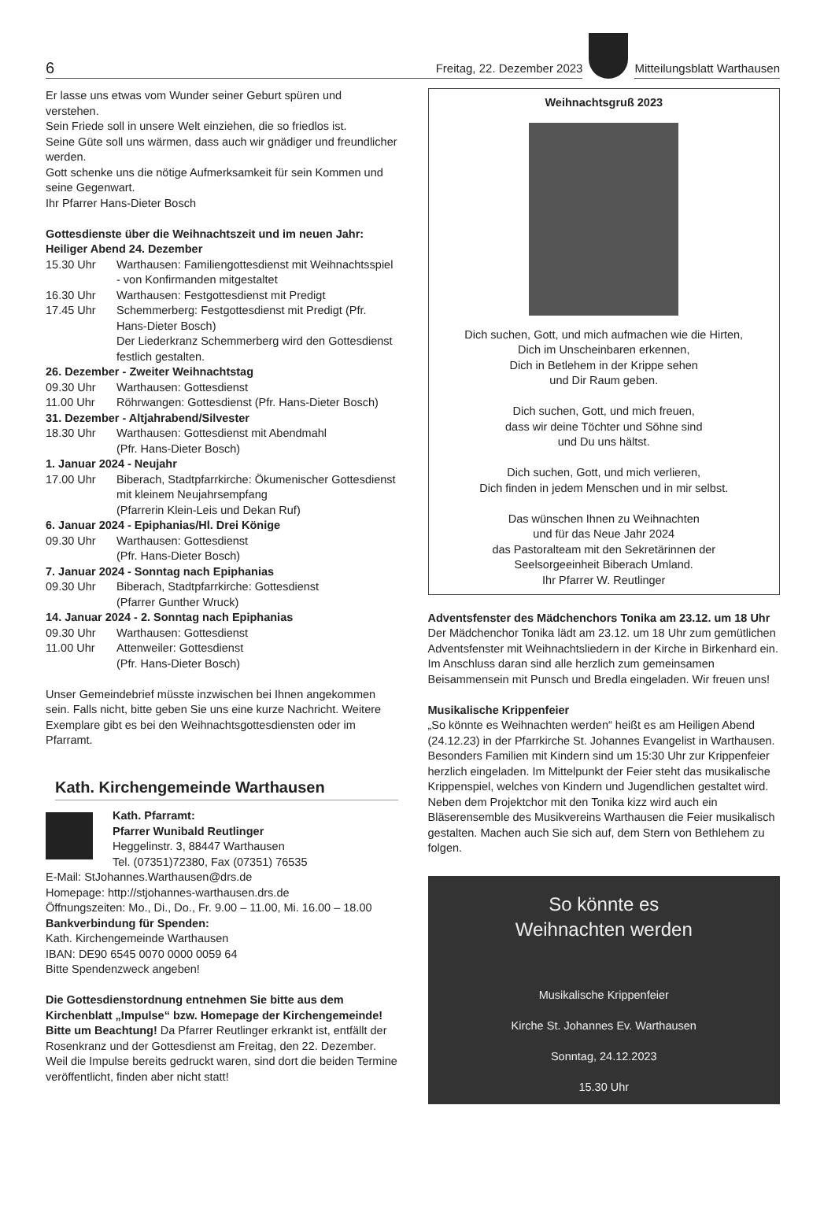6
Freitag, 22. Dezember 2023
Mitteilungsblatt Warthausen
Er lasse uns etwas vom Wunder seiner Geburt spüren und verstehen.
Sein Friede soll in unsere Welt einziehen, die so friedlos ist.
Seine Güte soll uns wärmen, dass auch wir gnädiger und freundlicher werden.
Gott schenke uns die nötige Aufmerksamkeit für sein Kommen und seine Gegenwart.
Ihr Pfarrer Hans-Dieter Bosch
Gottesdienste über die Weihnachtszeit und im neuen Jahr:
Heiliger Abend 24. Dezember
15.30 Uhr Warthausen: Familiengottesdienst mit Weihnachtsspiel - von Konfirmanden mitgestaltet
16.30 Uhr Warthausen: Festgottesdienst mit Predigt
17.45 Uhr Schemmerberg: Festgottesdienst mit Predigt (Pfr. Hans-Dieter Bosch)
Der Liederkranz Schemmerberg wird den Gottesdienst festlich gestalten.
26. Dezember - Zweiter Weihnachtstag
09.30 Uhr Warthausen: Gottesdienst
11.00 Uhr Röhrwangen: Gottesdienst (Pfr. Hans-Dieter Bosch)
31. Dezember - Altjahrabend/Silvester
18.30 Uhr Warthausen: Gottesdienst mit Abendmahl
(Pfr. Hans-Dieter Bosch)
1. Januar 2024 - Neujahr
17.00 Uhr Biberach, Stadtpfarrkirche: Ökumenischer Gottesdienst mit kleinem Neujahrsempfang
(Pfarrerin Klein-Leis und Dekan Ruf)
6. Januar 2024 - Epiphanias/Hl. Drei Könige
09.30 Uhr Warthausen: Gottesdienst
(Pfr. Hans-Dieter Bosch)
7. Januar 2024 - Sonntag nach Epiphanias
09.30 Uhr Biberach, Stadtpfarrkirche: Gottesdienst
(Pfarrer Gunther Wruck)
14. Januar 2024 - 2. Sonntag nach Epiphanias
09.30 Uhr Warthausen: Gottesdienst
11.00 Uhr Attenweiler: Gottesdienst
(Pfr. Hans-Dieter Bosch)
Unser Gemeindebrief müsste inzwischen bei Ihnen angekommen sein. Falls nicht, bitte geben Sie uns eine kurze Nachricht. Weitere Exemplare gibt es bei den Weihnachtsgottesdiensten oder im Pfarramt.
Kath. Kirchengemeinde Warthausen
Kath. Pfarramt:
Pfarrer Wunibald Reutlinger
Heggelinstr. 3, 88447 Warthausen
Tel. (07351)72380, Fax (07351) 76535
E-Mail: StJohannes.Warthausen@drs.de
Homepage: http://stjohannes-warthausen.drs.de
Öffnungszeiten: Mo., Di., Do., Fr. 9.00 – 11.00, Mi. 16.00 – 18.00
Bankverbindung für Spenden:
Kath. Kirchengemeinde Warthausen
IBAN: DE90 6545 0070 0000 0059 64
Bitte Spendenzweck angeben!
Die Gottesdienstordnung entnehmen Sie bitte aus dem Kirchenblatt „Impulse“ bzw. Homepage der Kirchengemeinde! Bitte um Beachtung! Da Pfarrer Reutlinger erkrankt ist, entfällt der Rosenkranz und der Gottesdienst am Freitag, den 22. Dezember. Weil die Impulse bereits gedruckt waren, sind dort die beiden Termine veröffentlicht, finden aber nicht statt!
Weihnachtsgruß 2023
Dich suchen, Gott, und mich aufmachen wie die Hirten,
Dich im Unscheinbaren erkennen,
Dich in Betlehem in der Krippe sehen
und Dir Raum geben.
Dich suchen, Gott, und mich freuen,
dass wir deine Töchter und Söhne sind
und Du uns hältst.
Dich suchen, Gott, und mich verlieren,
Dich finden in jedem Menschen und in mir selbst.
Das wünschen Ihnen zu Weihnachten
und für das Neue Jahr 2024
das Pastoralteam mit den Sekretärinnen der
Seelsorgeeinheit Biberach Umland.
Ihr Pfarrer W. Reutlinger
Adventsfenster des Mädchenchors Tonika am 23.12. um 18 Uhr
Der Mädchenchor Tonika lädt am 23.12. um 18 Uhr zum gemütlichen Adventsfenster mit Weihnachtsliedern in der Kirche in Birkenhard ein. Im Anschluss daran sind alle herzlich zum gemeinsamen Beisammensein mit Punsch und Bredla eingeladen. Wir freuen uns!
Musikalische Krippenfeier
„So könnte es Weihnachten werden“ heißt es am Heiligen Abend (24.12.23) in der Pfarrkirche St. Johannes Evangelist in Warthausen. Besonders Familien mit Kindern sind um 15:30 Uhr zur Krippenfeier herzlich eingeladen. Im Mittelpunkt der Feier steht das musikalische Krippenspiel, welches von Kindern und Jugendlichen gestaltet wird. Neben dem Projektchor mit den Tonika kizz wird auch ein Bläserensemble des Musikvereins Warthausen die Feier musikalisch gestalten. Machen auch Sie sich auf, dem Stern von Bethlehem zu folgen.
So könnte es
Weihnachten werden
Musikalische Krippenfeier
Kirche St. Johannes Ev. Warthausen
Sonntag, 24.12.2023
15.30 Uhr